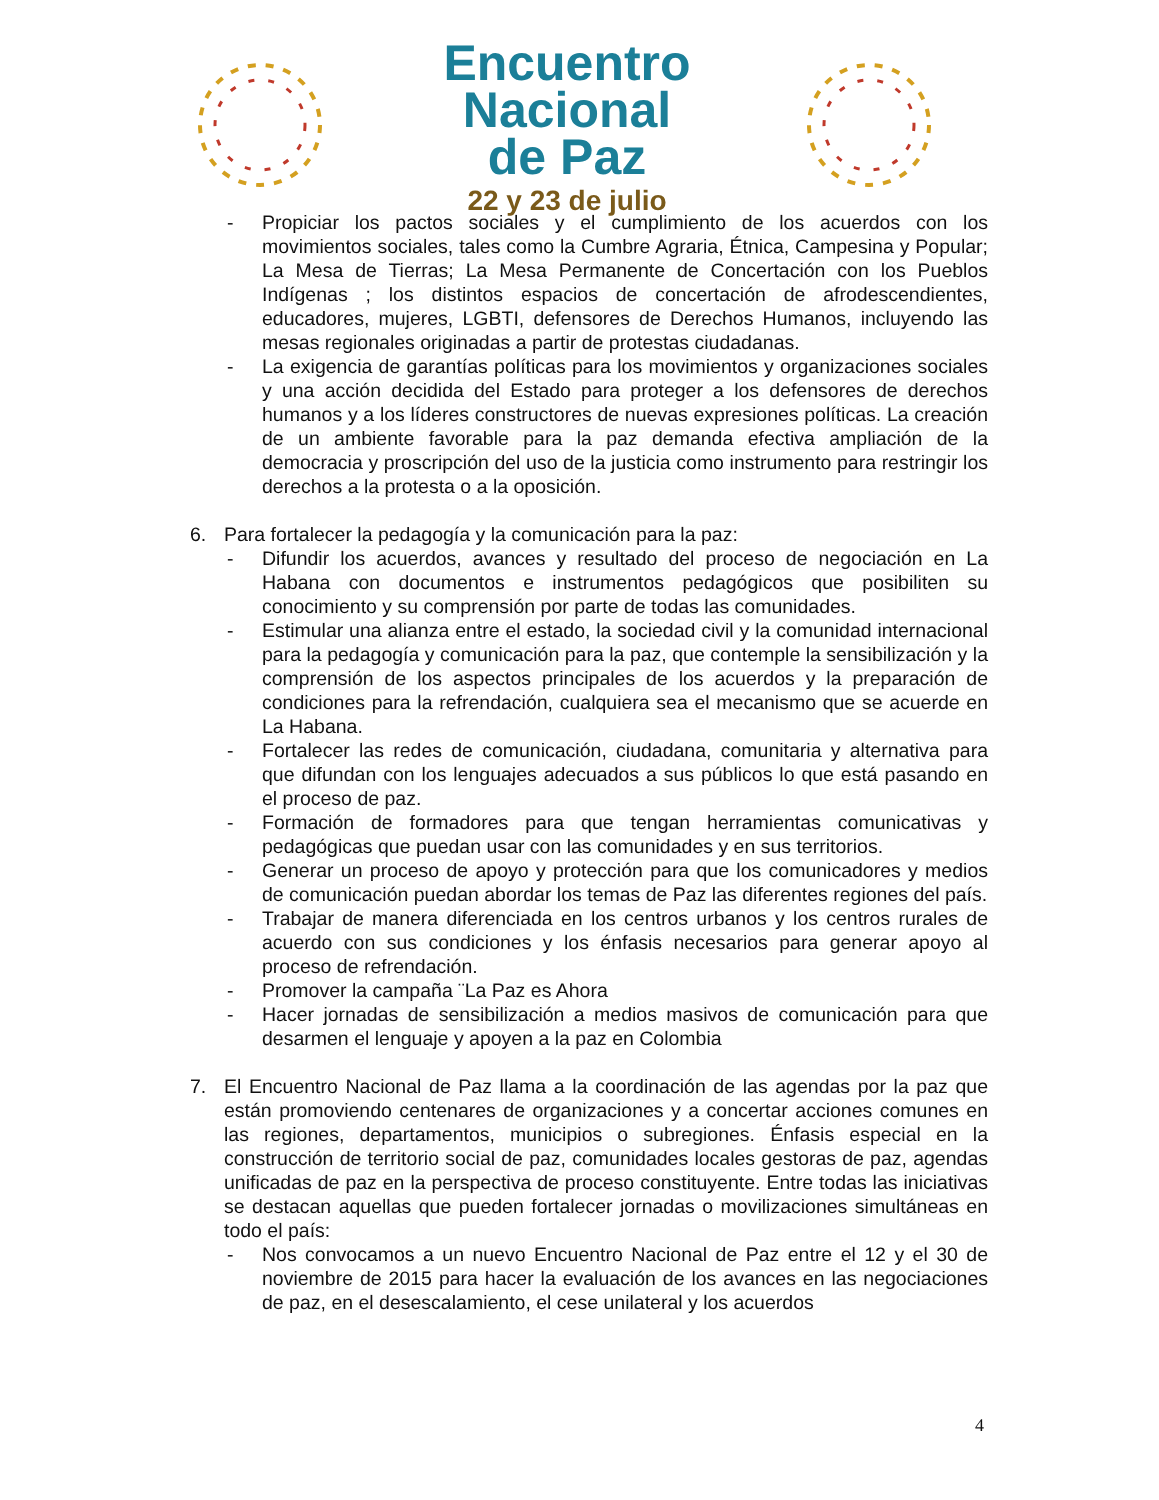Encuentro
Nacional
de Paz
22 y 23 de julio
- Propiciar los pactos sociales y el cumplimiento de los acuerdos con los movimientos sociales, tales como la Cumbre Agraria, Étnica, Campesina y Popular; La Mesa de Tierras; La Mesa Permanente de Concertación con los Pueblos Indígenas ; los distintos espacios de concertación de afrodescendientes, educadores, mujeres, LGBTI, defensores de Derechos Humanos, incluyendo las mesas regionales originadas a partir de protestas ciudadanas.
- La exigencia de garantías políticas para los movimientos y organizaciones sociales y una acción decidida del Estado para proteger a los defensores de derechos humanos y a los líderes constructores de nuevas expresiones políticas. La creación de un ambiente favorable para la paz demanda efectiva ampliación de la democracia y proscripción del uso de la justicia como instrumento para restringir los derechos a la protesta o a la oposición.
6. Para fortalecer la pedagogía y la comunicación para la paz:
- Difundir los acuerdos, avances y resultado del proceso de negociación en La Habana con documentos e instrumentos pedagógicos que posibiliten su conocimiento y su comprensión por parte de todas las comunidades.
- Estimular una alianza entre el estado, la sociedad civil y la comunidad internacional para la pedagogía y comunicación para la paz, que contemple la sensibilización y la comprensión de los aspectos principales de los acuerdos y la preparación de condiciones para la refrendación, cualquiera sea el mecanismo que se acuerde en La Habana.
- Fortalecer las redes de comunicación, ciudadana, comunitaria y alternativa para que difundan con los lenguajes adecuados a sus públicos lo que está pasando en el proceso de paz.
- Formación de formadores para que tengan herramientas comunicativas y pedagógicas que puedan usar con las comunidades y en sus territorios.
- Generar un proceso de apoyo y protección para que los comunicadores y medios de comunicación puedan abordar los temas de Paz las diferentes regiones del país.
- Trabajar de manera diferenciada en los centros urbanos y los centros rurales de acuerdo con sus condiciones y los énfasis necesarios para generar apoyo al proceso de refrendación.
- Promover la campaña ¨La Paz es Ahora
- Hacer jornadas de sensibilización a medios masivos de comunicación para que desarmen el lenguaje y apoyen a la paz en Colombia
7. El Encuentro Nacional de Paz llama a la coordinación de las agendas por la paz que están promoviendo centenares de organizaciones y a concertar acciones comunes en las regiones, departamentos, municipios o subregiones. Énfasis especial en la construcción de territorio social de paz, comunidades locales gestoras de paz, agendas unificadas de paz en la perspectiva de proceso constituyente. Entre todas las iniciativas se destacan aquellas que pueden fortalecer jornadas o movilizaciones simultáneas en todo el país:
- Nos convocamos a un nuevo Encuentro Nacional de Paz entre el 12 y el 30 de noviembre de 2015 para hacer la evaluación de los avances en las negociaciones de paz, en el desescalamiento, el cese unilateral y los acuerdos
4